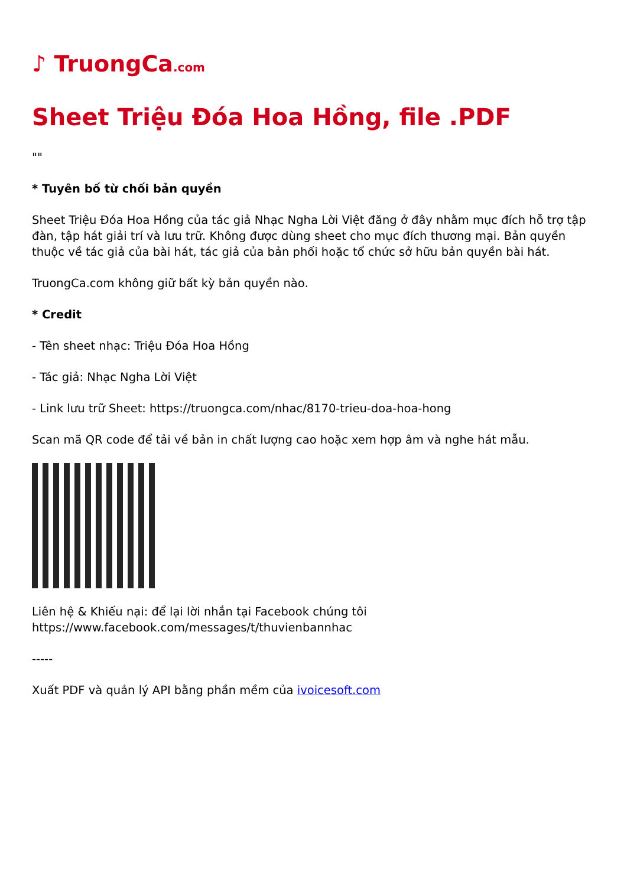♪ TruongCa.com
Sheet Triệu Đóa Hoa Hồng, file .PDF
""
* Tuyên bố từ chối bản quyền
Sheet Triệu Đóa Hoa Hồng của tác giả Nhạc Ngha Lời Việt đăng ở đây nhằm mục đích hỗ trợ tập đàn, tập hát giải trí và lưu trữ. Không được dùng sheet cho mục đích thương mại. Bản quyền thuộc về tác giả của bài hát, tác giả của bản phối hoặc tổ chức sở hữu bản quyền bài hát.
TruongCa.com không giữ bất kỳ bản quyền nào.
* Credit
- Tên sheet nhạc: Triệu Đóa Hoa Hồng
- Tác giả: Nhạc Ngha Lời Việt
- Link lưu trữ Sheet: https://truongca.com/nhac/8170-trieu-doa-hoa-hong
Scan mã QR code để tải về bản in chất lượng cao hoặc xem hợp âm và nghe hát mẫu.
Liên hệ & Khiếu nại: để lại lời nhắn tại Facebook chúng tôi https://www.facebook.com/messages/t/thuvienbannhac
-----
Xuất PDF và quản lý API bằng phần mềm của ivoicesoft.com